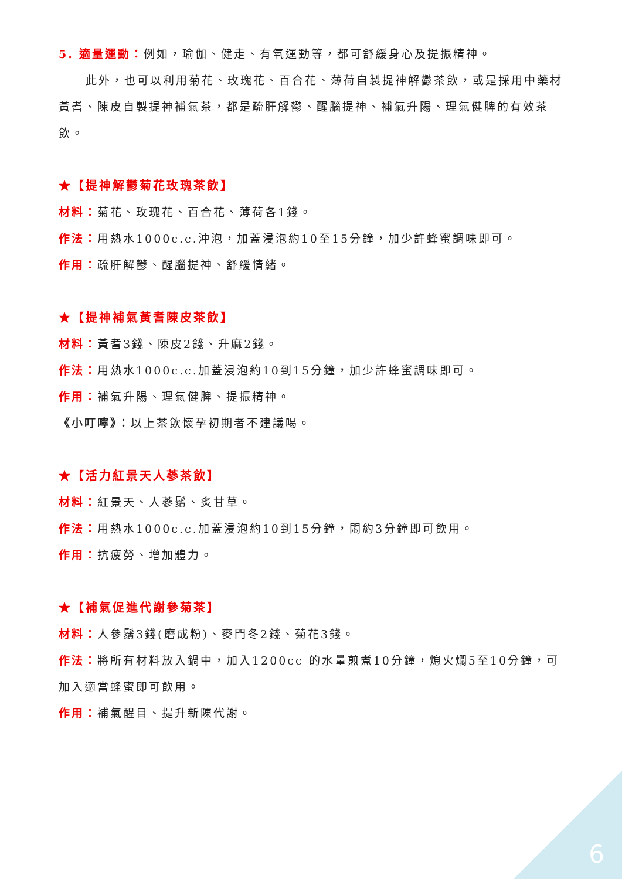5. 適量運動：例如，瑜伽、健走、有氧運動等，都可舒緩身心及提振精神。
此外，也可以利用菊花、玫瑰花、百合花、薄荷自製提神解鬱茶飲，或是採用中藥材黃耆、陳皮自製提神補氣茶，都是疏肝解鬱、醒腦提神、補氣升陽、理氣健脾的有效茶飲。
★【提神解鬱菊花玫瑰茶飲】
材料：菊花、玫瑰花、百合花、薄荷各1錢。
作法：用熱水1000c.c.沖泡，加蓋浸泡約10至15分鐘，加少許蜂蜜調味即可。
作用：疏肝解鬱、醒腦提神、舒緩情緒。
★【提神補氣黃耆陳皮茶飲】
材料：黃耆3錢、陳皮2錢、升麻2錢。
作法：用熱水1000c.c.加蓋浸泡約10到15分鐘，加少許蜂蜜調味即可。
作用：補氣升陽、理氣健脾、提振精神。
《小叮嚀》：以上茶飲懷孕初期者不建議喝。
★【活力紅景天人蔘茶飲】
材料：紅景天、人蔘鬚、炙甘草。
作法：用熱水1000c.c.加蓋浸泡約10到15分鐘，悶約3分鐘即可飲用。
作用：抗疲勞、增加體力。
★【補氣促進代謝參菊茶】
材料：人參鬚3錢(磨成粉)、麥門冬2錢、菊花3錢。
作法：將所有材料放入鍋中，加入1200cc 的水量煎煮10分鐘，熄火燜5至10分鐘，可加入適當蜂蜜即可飲用。
作用：補氣醒目、提升新陳代謝。
6